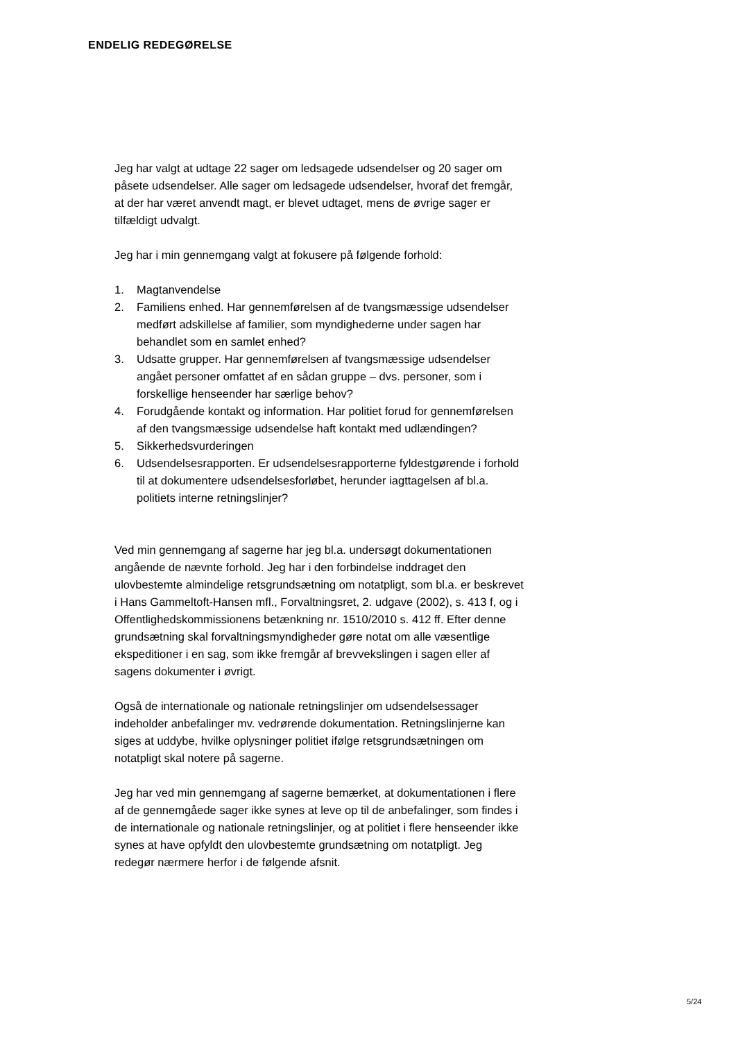ENDELIG REDEGØRELSE
Jeg har valgt at udtage 22 sager om ledsagede udsendelser og 20 sager om påsete udsendelser. Alle sager om ledsagede udsendelser, hvoraf det fremgår, at der har været anvendt magt, er blevet udtaget, mens de øvrige sager er tilfældigt udvalgt.
Jeg har i min gennemgang valgt at fokusere på følgende forhold:
1. Magtanvendelse
2. Familiens enhed. Har gennemførelsen af de tvangsmæssige udsendelser medført adskillelse af familier, som myndighederne under sagen har behandlet som en samlet enhed?
3. Udsatte grupper. Har gennemførelsen af tvangsmæssige udsendelser angået personer omfattet af en sådan gruppe – dvs. personer, som i forskellige henseender har særlige behov?
4. Forudgående kontakt og information. Har politiet forud for gennemførelsen af den tvangsmæssige udsendelse haft kontakt med udlændingen?
5. Sikkerhedsvurderingen
6. Udsendelsesrapporten. Er udsendelsesrapporterne fyldestgørende i forhold til at dokumentere udsendelsesforløbet, herunder iagttagelsen af bl.a. politiets interne retningslinjer?
Ved min gennemgang af sagerne har jeg bl.a. undersøgt dokumentationen angående de nævnte forhold. Jeg har i den forbindelse inddraget den ulovbestemte almindelige retsgrundsætning om notatpligt, som bl.a. er beskrevet i Hans Gammeltoft-Hansen mfl., Forvaltningsret, 2. udgave (2002), s. 413 f, og i Offentlighedskommissionens betænkning nr. 1510/2010 s. 412 ff. Efter denne grundsætning skal forvaltningsmyndigheder gøre notat om alle væsentlige ekspeditioner i en sag, som ikke fremgår af brevvekslingen i sagen eller af sagens dokumenter i øvrigt.
Også de internationale og nationale retningslinjer om udsendelsessager indeholder anbefalinger mv. vedrørende dokumentation. Retningslinjerne kan siges at uddybe, hvilke oplysninger politiet ifølge retsgrundsætningen om notatpligt skal notere på sagerne.
Jeg har ved min gennemgang af sagerne bemærket, at dokumentationen i flere af de gennemgåede sager ikke synes at leve op til de anbefalinger, som findes i de internationale og nationale retningslinjer, og at politiet i flere henseender ikke synes at have opfyldt den ulovbestemte grundsætning om notatpligt. Jeg redegør nærmere herfor i de følgende afsnit.
5/24